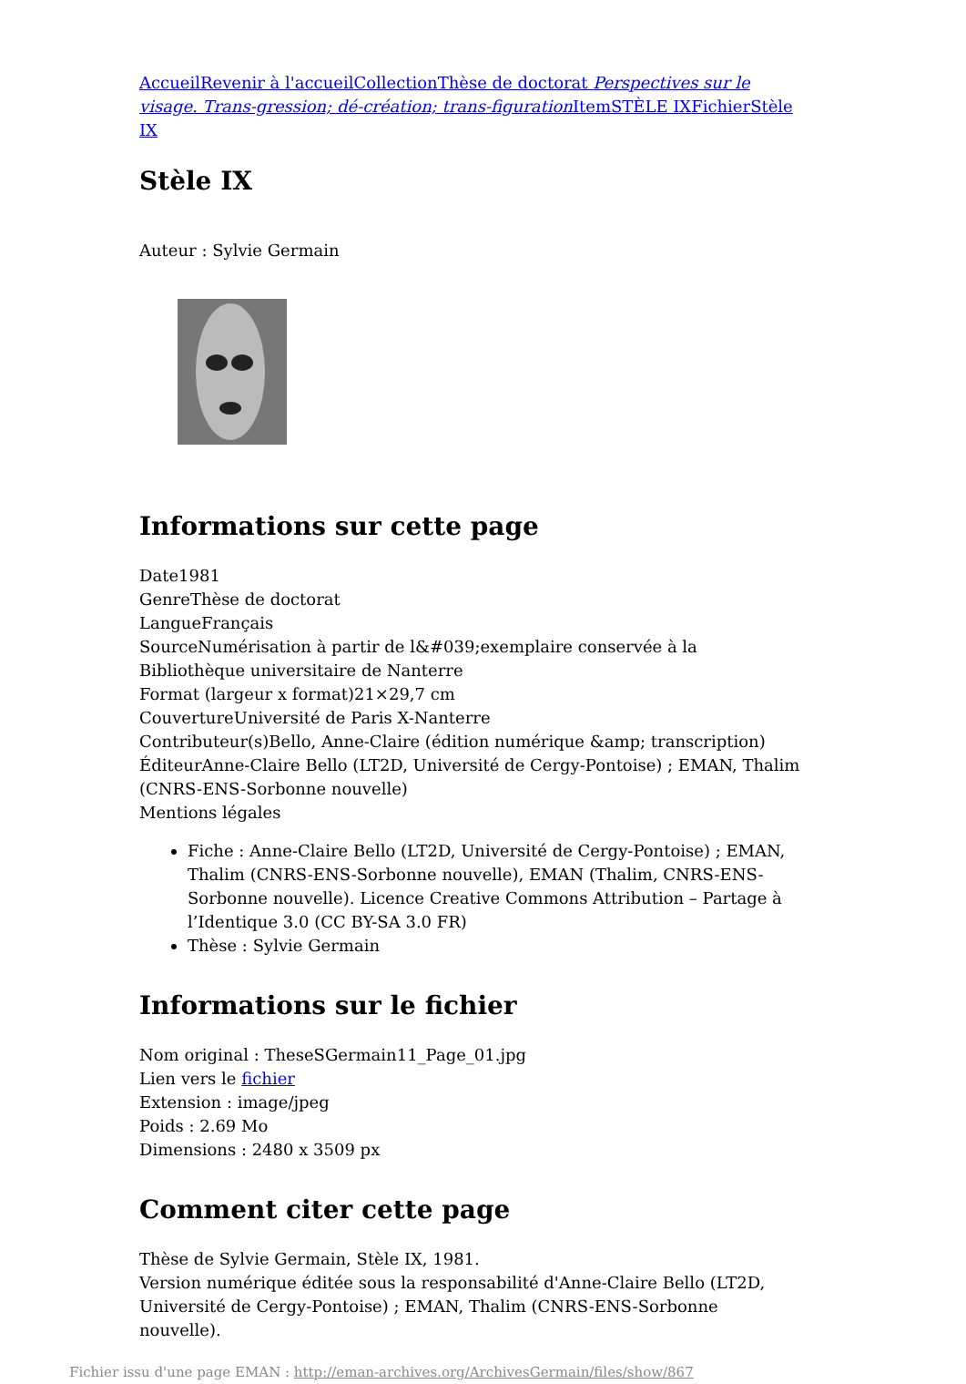Accueil Revenir à l'accueil Collection Thèse de doctorat Perspectives sur le visage. Trans-gression; dé-création; trans-figuration Item STÈLE IX Fichier Stèle IX
Stèle IX
Auteur : Sylvie Germain
Informations sur cette page
Date1981
GenreThèse de doctorat
LangueFrançais
SourceNumérisation à partir de l&#039;exemplaire conservée à la Bibliothèque universitaire de Nanterre
Format (largeur x format)21×29,7 cm
CouvertureUniversité de Paris X-Nanterre
Contributeur(s)Bello, Anne-Claire (édition numérique &amp; transcription)
ÉditeurAnne-Claire Bello (LT2D, Université de Cergy-Pontoise) ; EMAN, Thalim (CNRS-ENS-Sorbonne nouvelle)
Mentions légales
Fiche : Anne-Claire Bello (LT2D, Université de Cergy-Pontoise) ; EMAN, Thalim (CNRS-ENS-Sorbonne nouvelle), EMAN (Thalim, CNRS-ENS-Sorbonne nouvelle). Licence Creative Commons Attribution – Partage à l’Identique 3.0 (CC BY-SA 3.0 FR)
Thèse : Sylvie Germain
Informations sur le fichier
Nom original : TheseSGermain11_Page_01.jpg
Lien vers le fichier
Extension : image/jpeg
Poids : 2.69 Mo
Dimensions : 2480 x 3509 px
Comment citer cette page
Thèse de Sylvie Germain, Stèle IX, 1981.
Version numérique éditée sous la responsabilité d'Anne-Claire Bello (LT2D, Université de Cergy-Pontoise) ; EMAN, Thalim (CNRS-ENS-Sorbonne nouvelle).
Fichier issu d'une page EMAN : http://eman-archives.org/ArchivesGermain/files/show/867